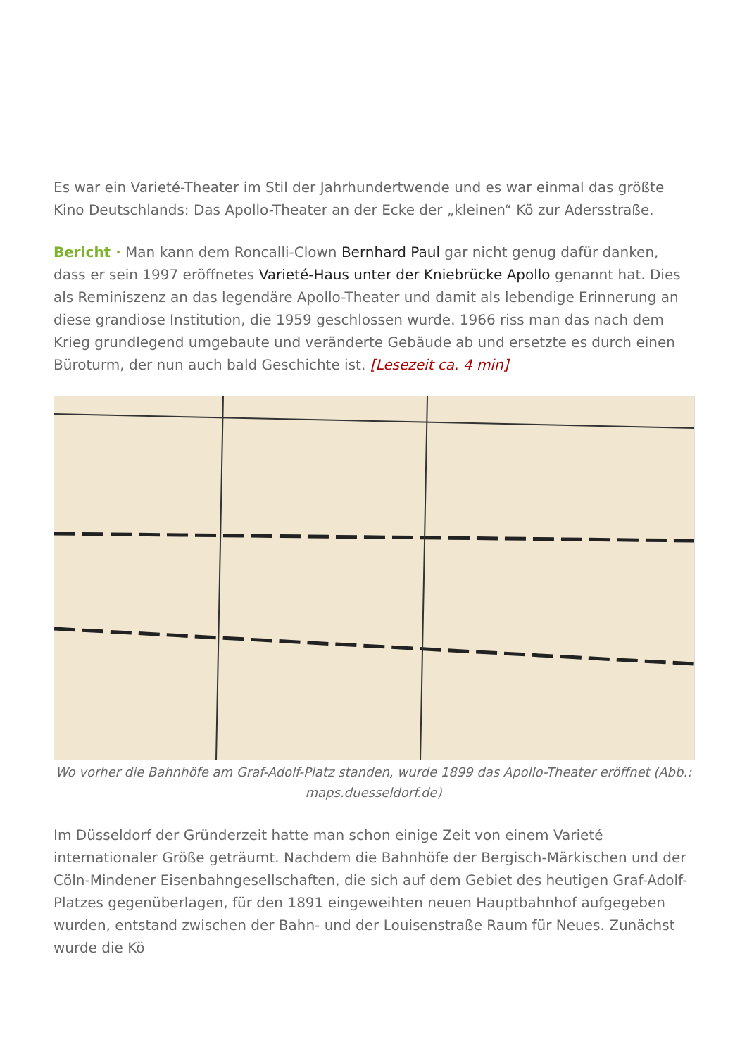Es war ein Varieté-Theater im Stil der Jahrhundertwende und es war einmal das größte Kino Deutschlands: Das Apollo-Theater an der Ecke der „kleinen“ Kö zur Adersstraße.
Bericht · Man kann dem Roncalli-Clown Bernhard Paul gar nicht genug dafür danken, dass er sein 1997 eröffnetes Varieté-Haus unter der Kniebrücke Apollo genannt hat. Dies als Reminiszenz an das legendäre Apollo-Theater und damit als lebendige Erinnerung an diese grandiose Institution, die 1959 geschlossen wurde. 1966 riss man das nach dem Krieg grundlegend umgebaute und veränderte Gebäude ab und ersetzte es durch einen Büroturm, der nun auch bald Geschichte ist. [Lesezeit ca. 4 min]
Wo vorher die Bahnhöfe am Graf-Adolf-Platz standen, wurde 1899 das Apollo-Theater eröffnet (Abb.: maps.duesseldorf.de)
Im Düsseldorf der Gründerzeit hatte man schon einige Zeit von einem Varieté internationaler Größe geträumt. Nachdem die Bahnhöfe der Bergisch-Märkischen und der Cöln-Mindener Eisenbahngesellschaften, die sich auf dem Gebiet des heutigen Graf-Adolf-Platzes gegenüberlagen, für den 1891 eingeweihten neuen Hauptbahnhof aufgegeben wurden, entstand zwischen der Bahn- und der Louisenstraße Raum für Neues. Zunächst wurde die Kö